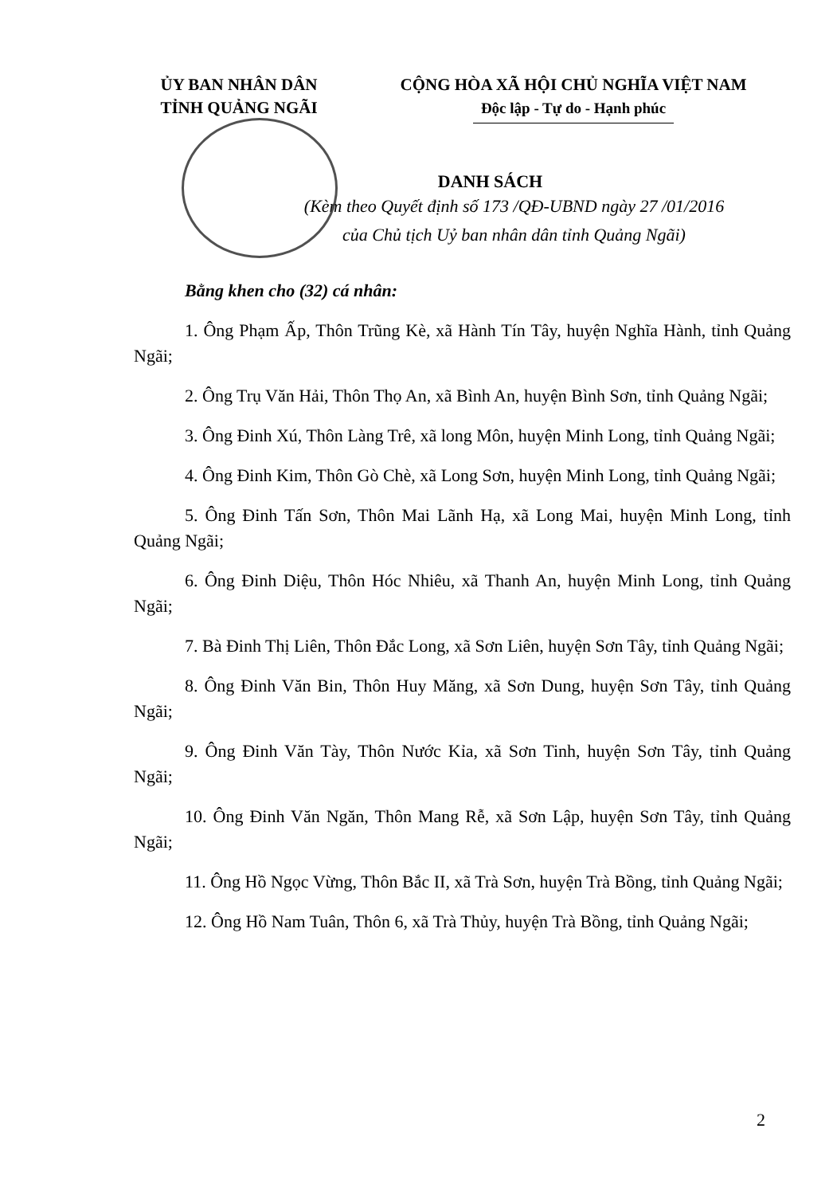ỦY BAN NHÂN DÂN
TỈNH QUẢNG NGÃI
CỘNG HÒA XÃ HỘI CHỦ NGHĨA VIỆT NAM
Độc lập - Tự do - Hạnh phúc
DANH SÁCH
(Kèm theo Quyết định số 173 /QĐ-UBND ngày 27 /01/2016
của Chủ tịch Uỷ ban nhân dân tỉnh Quảng Ngãi)
Bằng khen cho (32) cá nhân:
1. Ông Phạm Ấp, Thôn Trũng Kè, xã Hành Tín Tây, huyện Nghĩa Hành, tỉnh Quảng Ngãi;
2. Ông Trụ Văn Hải, Thôn Thọ An, xã Bình An, huyện Bình Sơn, tỉnh Quảng Ngãi;
3. Ông Đinh Xú, Thôn Làng Trê, xã long Môn, huyện Minh Long, tỉnh Quảng Ngãi;
4. Ông Đinh Kim, Thôn Gò Chè, xã Long Sơn, huyện Minh Long, tỉnh Quảng Ngãi;
5. Ông Đinh Tấn Sơn, Thôn Mai Lãnh Hạ, xã Long Mai, huyện Minh Long, tỉnh Quảng Ngãi;
6. Ông Đinh Diệu, Thôn Hóc Nhiêu, xã Thanh An, huyện Minh Long, tỉnh Quảng Ngãi;
7. Bà Đinh Thị Liên, Thôn Đắc Long, xã Sơn Liên, huyện Sơn Tây, tỉnh Quảng Ngãi;
8. Ông Đinh Văn Bin, Thôn Huy Măng, xã Sơn Dung, huyện Sơn Tây, tỉnh Quảng Ngãi;
9. Ông Đinh Văn Tày, Thôn Nước Kỉa, xã Sơn Tinh, huyện Sơn Tây, tỉnh Quảng Ngãi;
10. Ông Đinh Văn Ngăn, Thôn Mang Rễ, xã Sơn Lập, huyện Sơn Tây, tỉnh Quảng Ngãi;
11. Ông Hồ Ngọc Vừng, Thôn Bắc II, xã Trà Sơn, huyện Trà Bồng, tỉnh Quảng Ngãi;
12. Ông Hồ Nam Tuân, Thôn 6, xã Trà Thủy, huyện Trà Bồng, tỉnh Quảng Ngãi;
2